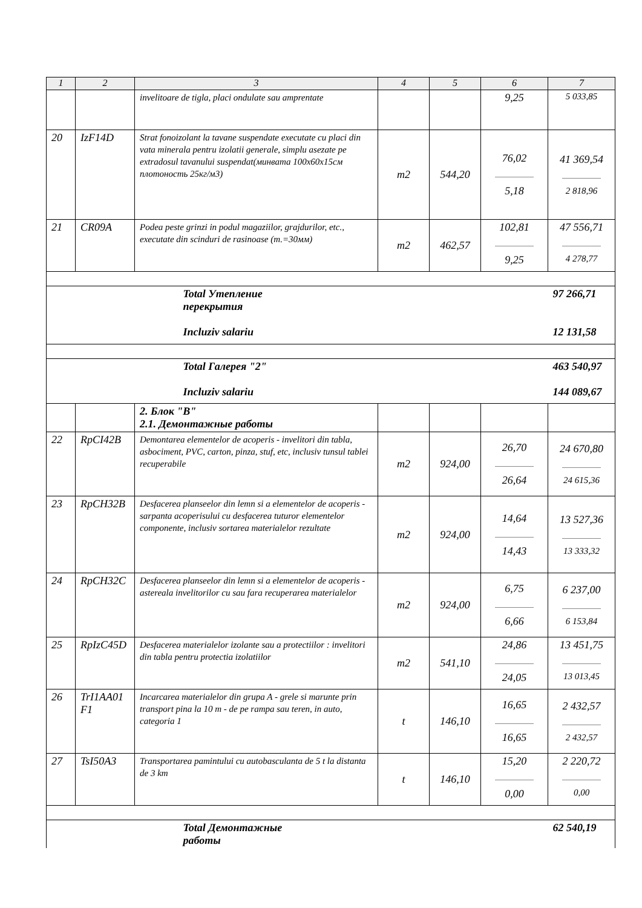| 1 | 2 | 3 | 4 | 5 | 6 | 7 |
| --- | --- | --- | --- | --- | --- | --- |
| | | invelitoare de tigla, placi ondulate sau amprentate | | | 9,25 | 5 033,85 |
| 20 | IzF14D | Strat fonoizolant la tavane suspendate executate cu placi din vata minerala pentru izolatii generale, simplu asezate pe extradosul tavanului suspendat(минвата 100x60x15см плотоность 25кг/м3) | m2 | 544,20 | 76,02 5,18 | 41 369,54 2 818,96 |
| 21 | CR09A | Podea peste grinzi in podul magaziilor, grajdurilor, etc., executate din scinduri de rasinoase (т.=30мм) | m2 | 462,57 | 102,81 9,25 | 47 556,71 4 278,77 |
| | | Total Утепление перекрытия Incluziv salariu | | | | 97 266,71 12 131,58 |
| | | Total Галерея "2" Incluziv salariu | | | | 463 540,97 144 089,67 |
| | | 2. Блок "В" 2.1. Демонтажные работы | | | | |
| 22 | RpCI42B | Demontarea elementelor de acoperis - invelitori din tabla, asbociment, PVC, carton, pinza, stuf, etc, inclusiv tunsul tablei recuperabile | m2 | 924,00 | 26,70 26,64 | 24 670,80 24 615,36 |
| 23 | RpCH32B | Desfacerea planseelor din lemn si a elementelor de acoperis - sarpanta acoperisului cu desfacerea tuturor elementelor componente, inclusiv sortarea materialelor rezultate | m2 | 924,00 | 14,64 14,43 | 13 527,36 13 333,32 |
| 24 | RpCH32C | Desfacerea planseelor din lemn si a elementelor de acoperis - astereala invelitorilor cu sau fara recuperarea materialelor | m2 | 924,00 | 6,75 6,66 | 6 237,00 6 153,84 |
| 25 | RpIzC45D | Desfacerea materialelor izolante sau a protectiilor : invelitori din tabla pentru protectia izolatiilor | m2 | 541,10 | 24,86 24,05 | 13 451,75 13 013,45 |
| 26 | TrI1AA01 F1 | Incarcarea materialelor din grupa A - grele si marunte prin transport pina la 10 m - de pe rampa sau teren, in auto, categoria 1 | t | 146,10 | 16,65 16,65 | 2 432,57 2 432,57 |
| 27 | TsI50A3 | Transportarea pamintului cu autobasculanta de 5 t la distanta de 3 km | t | 146,10 | 15,20 0,00 | 2 220,72 0,00 |
| | | Total Демонтажные работы | | | | 62 540,19 |